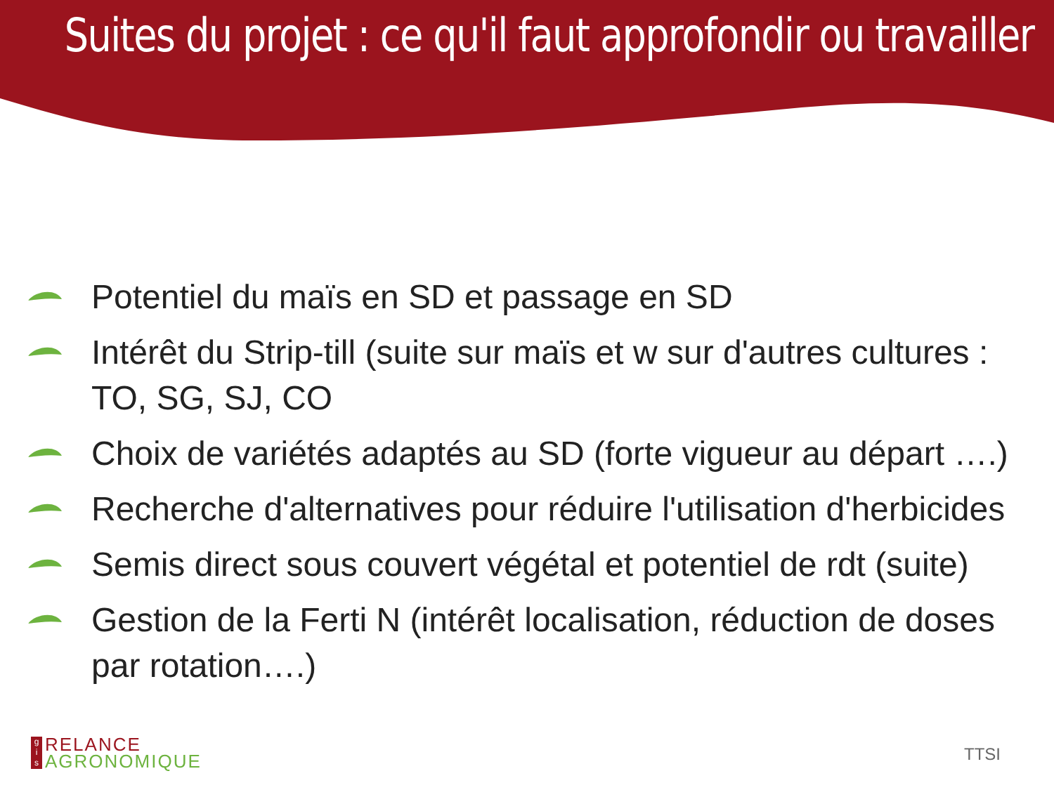Suites du projet : ce qu'il faut approfondir ou travailler
Potentiel du maïs en SD et passage en SD
Intérêt du Strip-till (suite sur maïs et w sur d'autres cultures : TO, SG, SJ, CO
Choix de variétés adaptés au SD (forte vigueur au départ ….)
Recherche d'alternatives pour réduire l'utilisation d'herbicides
Semis direct sous couvert végétal et potentiel de rdt (suite)
Gestion de la Ferti N (intérêt localisation, réduction de doses par rotation….)
g
i
s
RELANCE
AGRONOMIQUE
TTSI